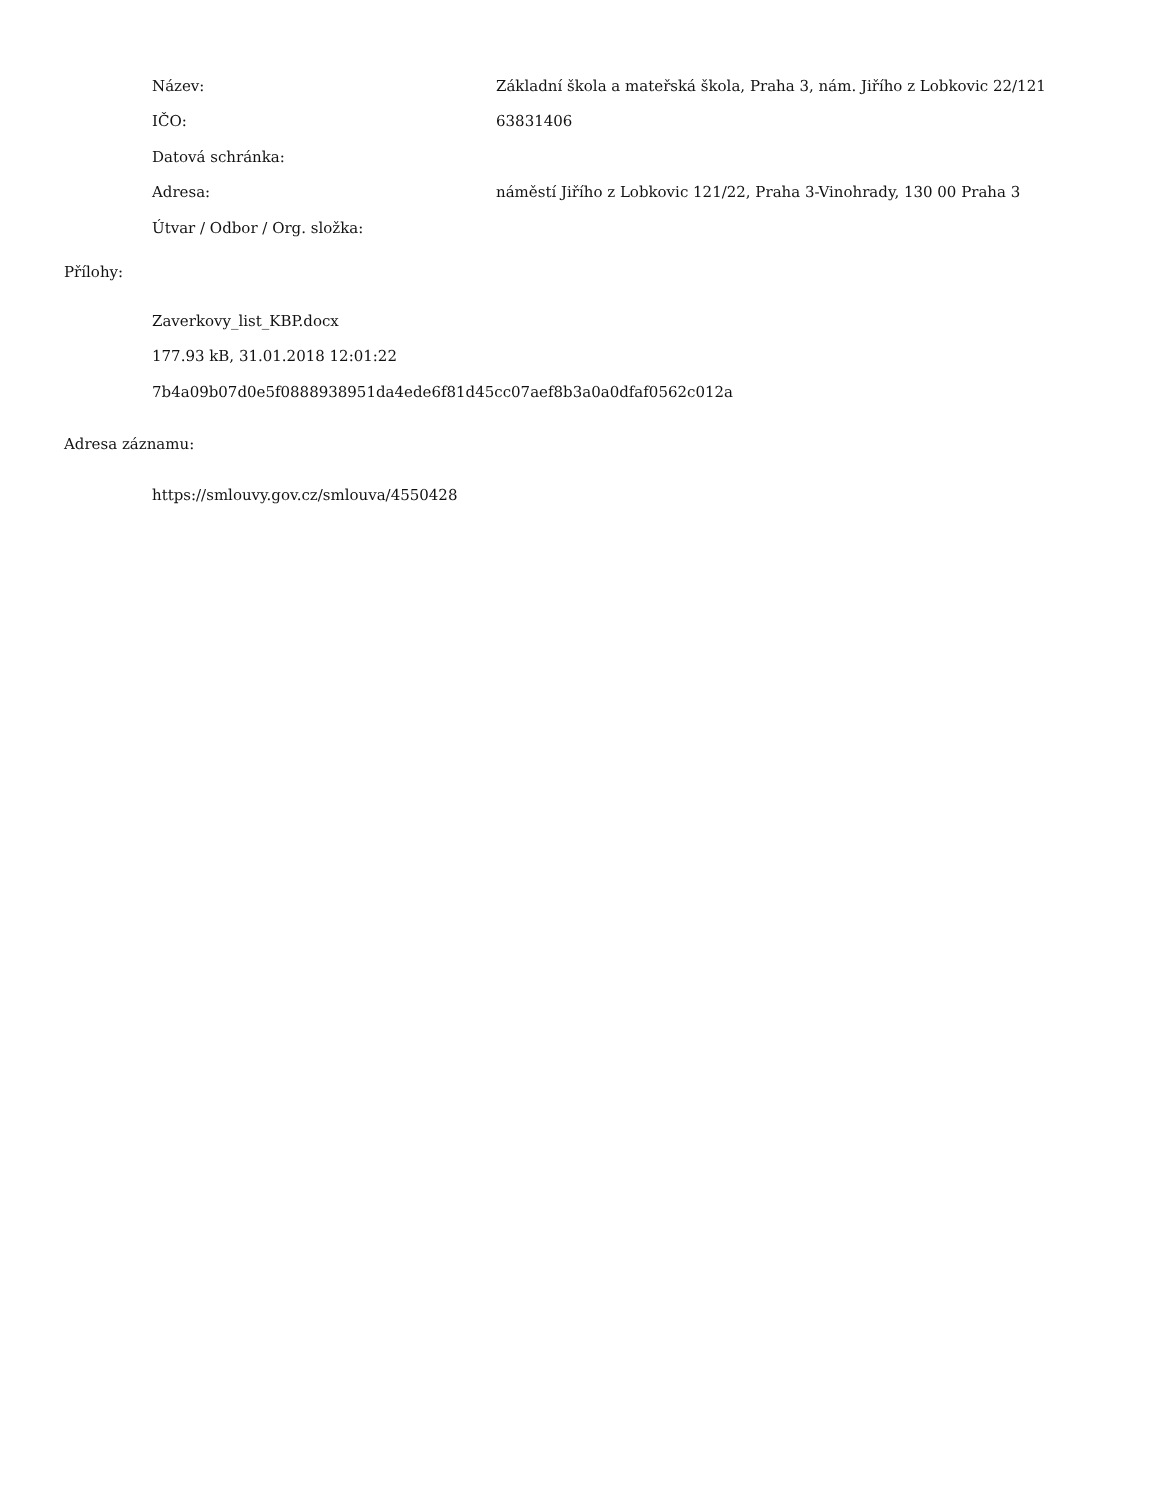| Název: | Základní škola a mateřská škola, Praha 3, nám. Jiřího z Lobkovic 22/121 |
| IČO: | 63831406 |
| Datová schránka: | |
| Adresa: | náměstí Jiřího z Lobkovic 121/22, Praha 3-Vinohrady, 130 00 Praha 3 |
| Útvar / Odbor / Org. složka: | |
Přílohy:
Zaverkovy_list_KBP.docx
177.93 kB, 31.01.2018 12:01:22
7b4a09b07d0e5f0888938951da4ede6f81d45cc07aef8b3a0a0dfaf0562c012a
Adresa záznamu:
https://smlouvy.gov.cz/smlouva/4550428